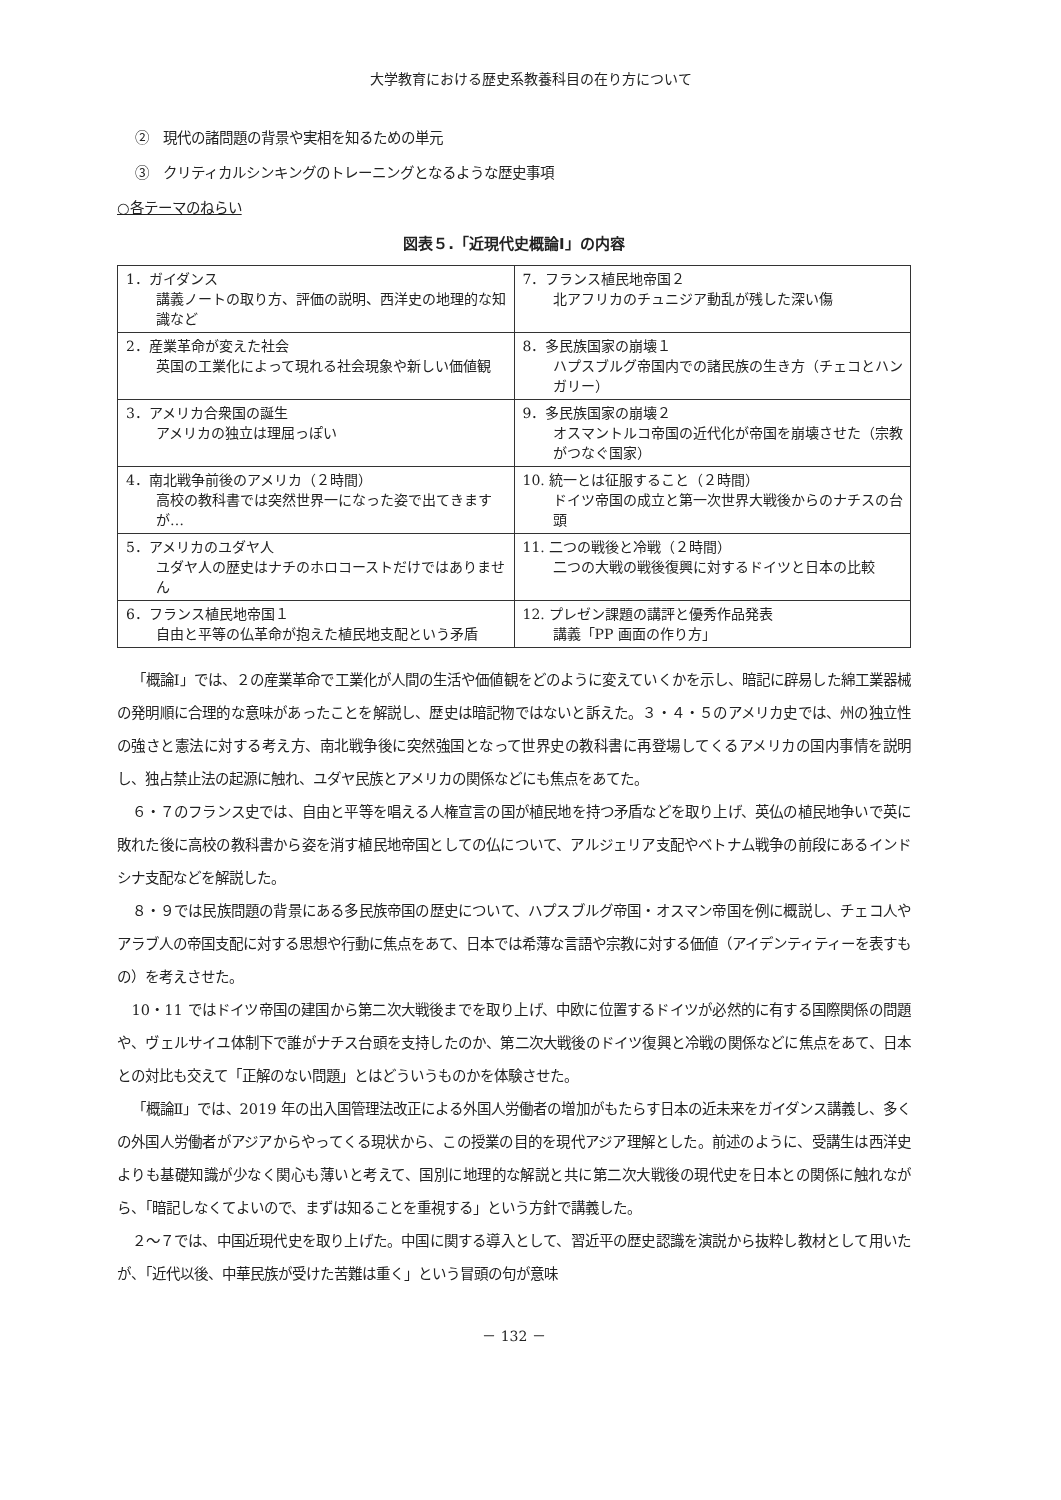大学教育における歴史系教養科目の在り方について
②　現代の諸問題の背景や実相を知るための単元
③　クリティカルシンキングのトレーニングとなるような歴史事項
○各テーマのねらい
図表５.「近現代史概論Ⅰ」の内容
| 1．ガイダンス 講義ノートの取り方、評価の説明、西洋史の地理的な知識など | 7．フランス植民地帝国２ 北アフリカのチュニジア動乱が残した深い傷 |
| 2．産業革命が変えた社会 英国の工業化によって現れる社会現象や新しい価値観 | 8．多民族国家の崩壊１ ハプスブルグ帝国内での諸民族の生き方（チェコとハンガリー） |
| 3．アメリカ合衆国の誕生 アメリカの独立は理屈っぽい | 9．多民族国家の崩壊２ オスマントルコ帝国の近代化が帝国を崩壊させた（宗教がつなぐ国家） |
| 4．南北戦争前後のアメリカ（２時間） 高校の教科書では突然世界一になった姿で出てきますが… | 10. 統一とは征服すること（２時間） ドイツ帝国の成立と第一次世界大戦後からのナチスの台頭 |
| 5．アメリカのユダヤ人 ユダヤ人の歴史はナチのホロコーストだけではありません | 11. 二つの戦後と冷戦（２時間） 二つの大戦の戦後復興に対するドイツと日本の比較 |
| 6．フランス植民地帝国１ 自由と平等の仏革命が抱えた植民地支配という矛盾 | 12. プレゼン課題の講評と優秀作品発表 講義「PP 画面の作り方」 |
「概論Ⅰ」では、２の産業革命で工業化が人間の生活や価値観をどのように変えていくかを示し、暗記に辟易した綿工業器械の発明順に合理的な意味があったことを解説し、歴史は暗記物ではないと訴えた。３・４・５のアメリカ史では、州の独立性の強さと憲法に対する考え方、南北戦争後に突然強国となって世界史の教科書に再登場してくるアメリカの国内事情を説明し、独占禁止法の起源に触れ、ユダヤ民族とアメリカの関係などにも焦点をあてた。
６・７のフランス史では、自由と平等を唱える人権宣言の国が植民地を持つ矛盾などを取り上げ、英仏の植民地争いで英に敗れた後に高校の教科書から姿を消す植民地帝国としての仏について、アルジェリア支配やベトナム戦争の前段にあるインドシナ支配などを解説した。
８・９では民族問題の背景にある多民族帝国の歴史について、ハプスブルグ帝国・オスマン帝国を例に概説し、チェコ人やアラブ人の帝国支配に対する思想や行動に焦点をあて、日本では希薄な言語や宗教に対する価値（アイデンティティーを表すもの）を考えさせた。
10・11 ではドイツ帝国の建国から第二次大戦後までを取り上げ、中欧に位置するドイツが必然的に有する国際関係の問題や、ヴェルサイユ体制下で誰がナチス台頭を支持したのか、第二次大戦後のドイツ復興と冷戦の関係などに焦点をあて、日本との対比も交えて「正解のない問題」とはどういうものかを体験させた。
「概論Ⅱ」では、2019 年の出入国管理法改正による外国人労働者の増加がもたらす日本の近未来をガイダンス講義し、多くの外国人労働者がアジアからやってくる現状から、この授業の目的を現代アジア理解とした。前述のように、受講生は西洋史よりも基礎知識が少なく関心も薄いと考えて、国別に地理的な解説と共に第二次大戦後の現代史を日本との関係に触れながら、「暗記しなくてよいので、まずは知ることを重視する」という方針で講義した。
２～７では、中国近現代史を取り上げた。中国に関する導入として、習近平の歴史認識を演説から抜粋し教材として用いたが、「近代以後、中華民族が受けた苦難は重く」という冒頭の句が意味
－ 132 －